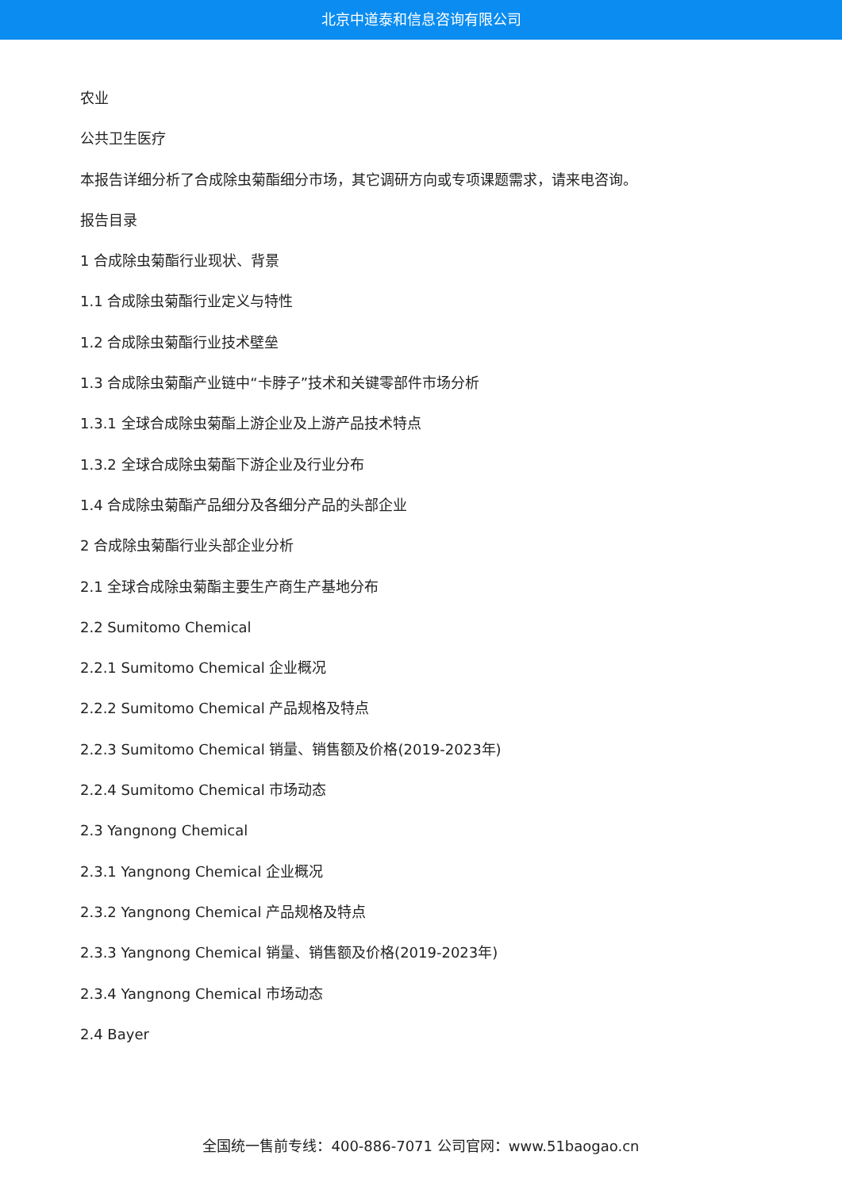北京中道泰和信息咨询有限公司
农业
公共卫生医疗
本报告详细分析了合成除虫菊酯细分市场，其它调研方向或专项课题需求，请来电咨询。
报告目录
1 合成除虫菊酯行业现状、背景
1.1 合成除虫菊酯行业定义与特性
1.2 合成除虫菊酯行业技术壁垒
1.3 合成除虫菊酯产业链中“卡脖子”技术和关键零部件市场分析
1.3.1 全球合成除虫菊酯上游企业及上游产品技术特点
1.3.2 全球合成除虫菊酯下游企业及行业分布
1.4 合成除虫菊酯产品细分及各细分产品的头部企业
2 合成除虫菊酯行业头部企业分析
2.1 全球合成除虫菊酯主要生产商生产基地分布
2.2 Sumitomo Chemical
2.2.1 Sumitomo Chemical 企业概况
2.2.2 Sumitomo Chemical 产品规格及特点
2.2.3 Sumitomo Chemical 销量、销售额及价格(2019-2023年)
2.2.4 Sumitomo Chemical 市场动态
2.3 Yangnong Chemical
2.3.1 Yangnong Chemical 企业概况
2.3.2 Yangnong Chemical 产品规格及特点
2.3.3 Yangnong Chemical 销量、销售额及价格(2019-2023年)
2.3.4 Yangnong Chemical 市场动态
2.4 Bayer
全国统一售前专线：400-886-7071 公司官网：www.51baogao.cn